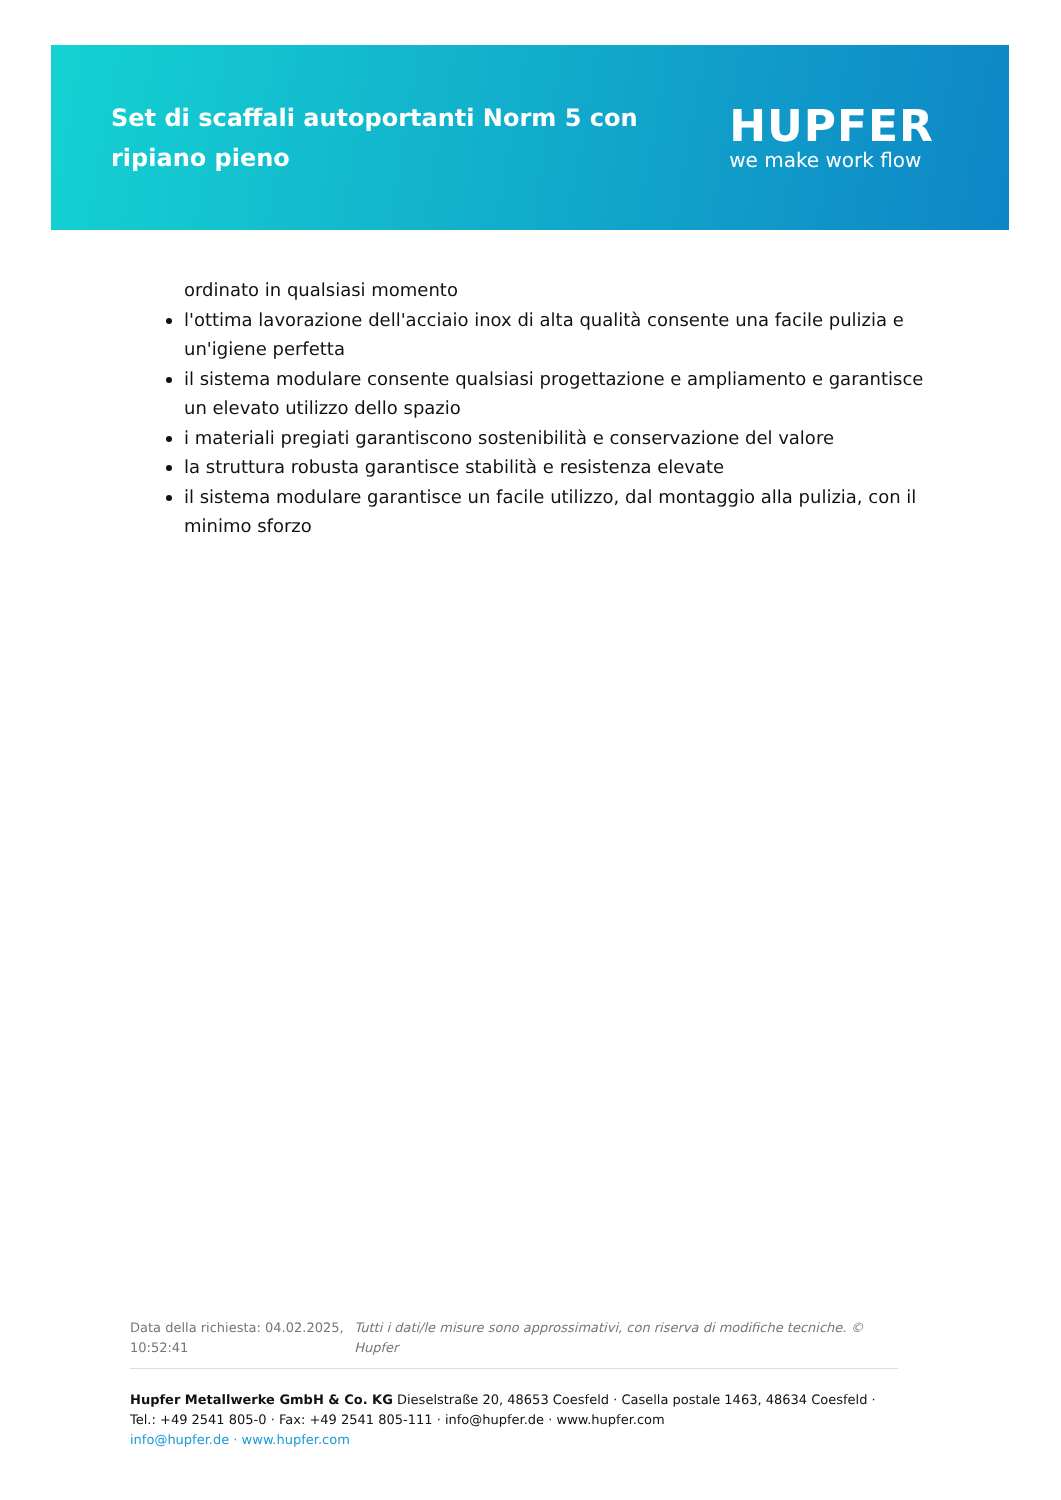Set di scaffali autoportanti Norm 5 con ripiano pieno
HUPFER
we make work flow
ordinato in qualsiasi momento
l'ottima lavorazione dell'acciaio inox di alta qualità consente una facile pulizia e un'igiene perfetta
il sistema modulare consente qualsiasi progettazione e ampliamento e garantisce un elevato utilizzo dello spazio
i materiali pregiati garantiscono sostenibilità e conservazione del valore
la struttura robusta garantisce stabilità e resistenza elevate
il sistema modulare garantisce un facile utilizzo, dal montaggio alla pulizia, con il minimo sforzo
Data della richiesta: 04.02.2025, 10:52:41
Tutti i dati/le misure sono approssimativi, con riserva di modifiche tecniche. © Hupfer
Hupfer Metallwerke GmbH & Co. KG Dieselstraße 20, 48653 Coesfeld · Casella postale 1463, 48634 Coesfeld · Tel.: +49 2541 805-0 · Fax: +49 2541 805-111 · info@hupfer.de · www.hupfer.com
info@hupfer.de · www.hupfer.com